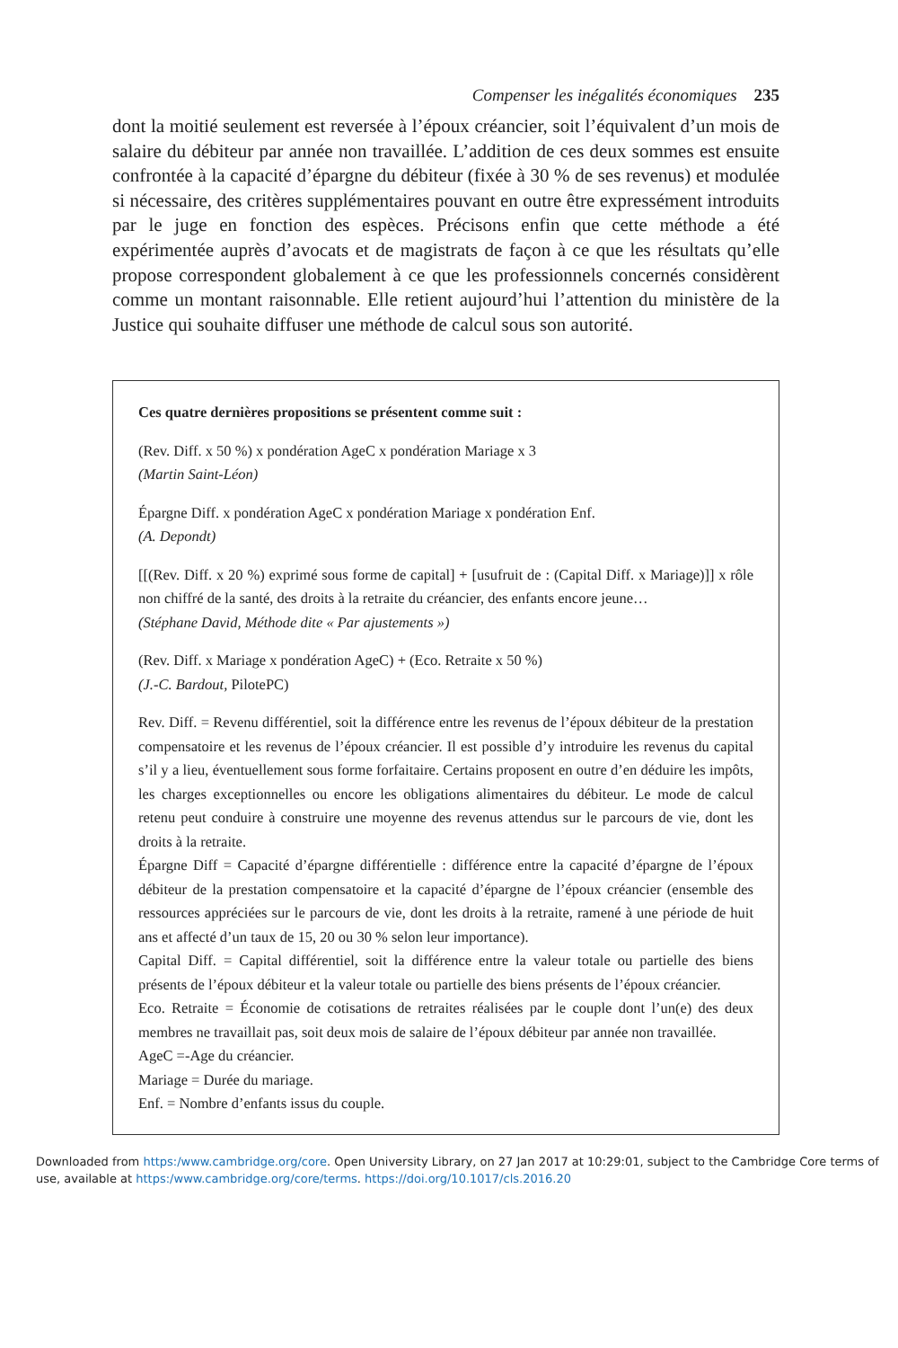Compenser les inégalités économiques 235
dont la moitié seulement est reversée à l’époux créancier, soit l’équivalent d’un mois de salaire du débiteur par année non travaillée. L’addition de ces deux sommes est ensuite confrontée à la capacité d’épargne du débiteur (fixée à 30 % de ses revenus) et modulée si nécessaire, des critères supplémentaires pouvant en outre être expressément introduits par le juge en fonction des espèces. Précisons enfin que cette méthode a été expérimentée auprès d’avocats et de magistrats de façon à ce que les résultats qu’elle propose correspondent globalement à ce que les professionnels concernés considèrent comme un montant raisonnable. Elle retient aujourd’hui l’attention du ministère de la Justice qui souhaite diffuser une méthode de calcul sous son autorité.
Ces quatre dernières propositions se présentent comme suit :
(Rev. Diff. x 50 %) x pondération AgeC x pondération Mariage x 3
(Martin Saint-Léon)
Épargne Diff. x pondération AgeC x pondération Mariage x pondération Enf.
(A. Depondt)
[[(Rev. Diff. x 20 %) exprimé sous forme de capital] + [usufruit de : (Capital Diff. x Mariage)]] x rôle non chiffré de la santé, des droits à la retraite du créancier, des enfants encore jeune…
(Stéphane David, Méthode dite « Par ajustements »)
(Rev. Diff. x Mariage x pondération AgeC) + (Eco. Retraite x 50 %)
(J.-C. Bardout, PilotePC)
Rev. Diff. = Revenu différentiel, soit la différence entre les revenus de l’époux débiteur de la prestation compensatoire et les revenus de l’époux créancier. Il est possible d’y introduire les revenus du capital s’il y a lieu, éventuellement sous forme forfaitaire. Certains proposent en outre d’en déduire les impôts, les charges exceptionnelles ou encore les obligations alimentaires du débiteur. Le mode de calcul retenu peut conduire à construire une moyenne des revenus attendus sur le parcours de vie, dont les droits à la retraite.
Épargne Diff = Capacité d’épargne différentielle : différence entre la capacité d’épargne de l’époux débiteur de la prestation compensatoire et la capacité d’épargne de l’époux créancier (ensemble des ressources appréciées sur le parcours de vie, dont les droits à la retraite, ramené à une période de huit ans et affecté d’un taux de 15, 20 ou 30 % selon leur importance).
Capital Diff. = Capital différentiel, soit la différence entre la valeur totale ou partielle des biens présents de l’époux débiteur et la valeur totale ou partielle des biens présents de l’époux créancier.
Eco. Retraite = Économie de cotisations de retraites réalisées par le couple dont l’un(e) des deux membres ne travaillait pas, soit deux mois de salaire de l’époux débiteur par année non travaillée.
AgeC =-Age du créancier.
Mariage = Durée du mariage.
Enf. = Nombre d’enfants issus du couple.
Downloaded from https:/www.cambridge.org/core. Open University Library, on 27 Jan 2017 at 10:29:01, subject to the Cambridge Core terms of use, available at https:/www.cambridge.org/core/terms. https://doi.org/10.1017/cls.2016.20